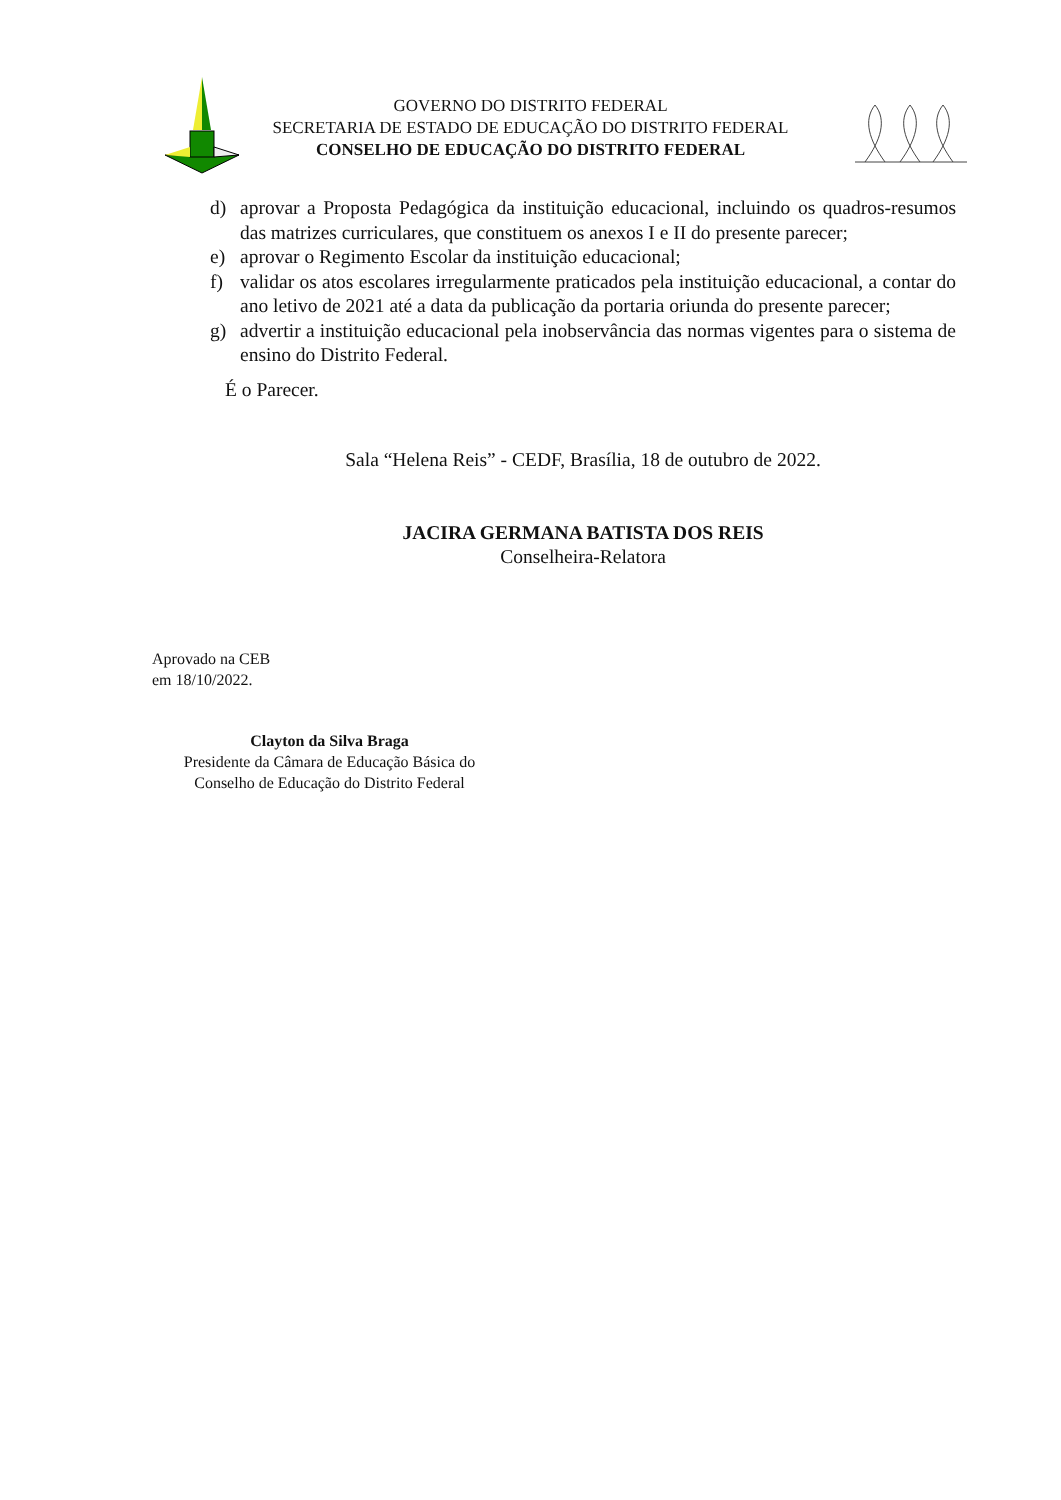GOVERNO DO DISTRITO FEDERAL
SECRETARIA DE ESTADO DE EDUCAÇÃO DO DISTRITO FEDERAL
CONSELHO DE EDUCAÇÃO DO DISTRITO FEDERAL
d) aprovar a Proposta Pedagógica da instituição educacional, incluindo os quadros-resumos das matrizes curriculares, que constituem os anexos I e II do presente parecer;
e) aprovar o Regimento Escolar da instituição educacional;
f) validar os atos escolares irregularmente praticados pela instituição educacional, a contar do ano letivo de 2021 até a data da publicação da portaria oriunda do presente parecer;
g) advertir a instituição educacional pela inobservância das normas vigentes para o sistema de ensino do Distrito Federal.
É o Parecer.
Sala “Helena Reis” - CEDF, Brasília, 18 de outubro de 2022.
JACIRA GERMANA BATISTA DOS REIS
Conselheira-Relatora
Aprovado na CEB
em 18/10/2022.
Clayton da Silva Braga
Presidente da Câmara de Educação Básica do
Conselho de Educação do Distrito Federal